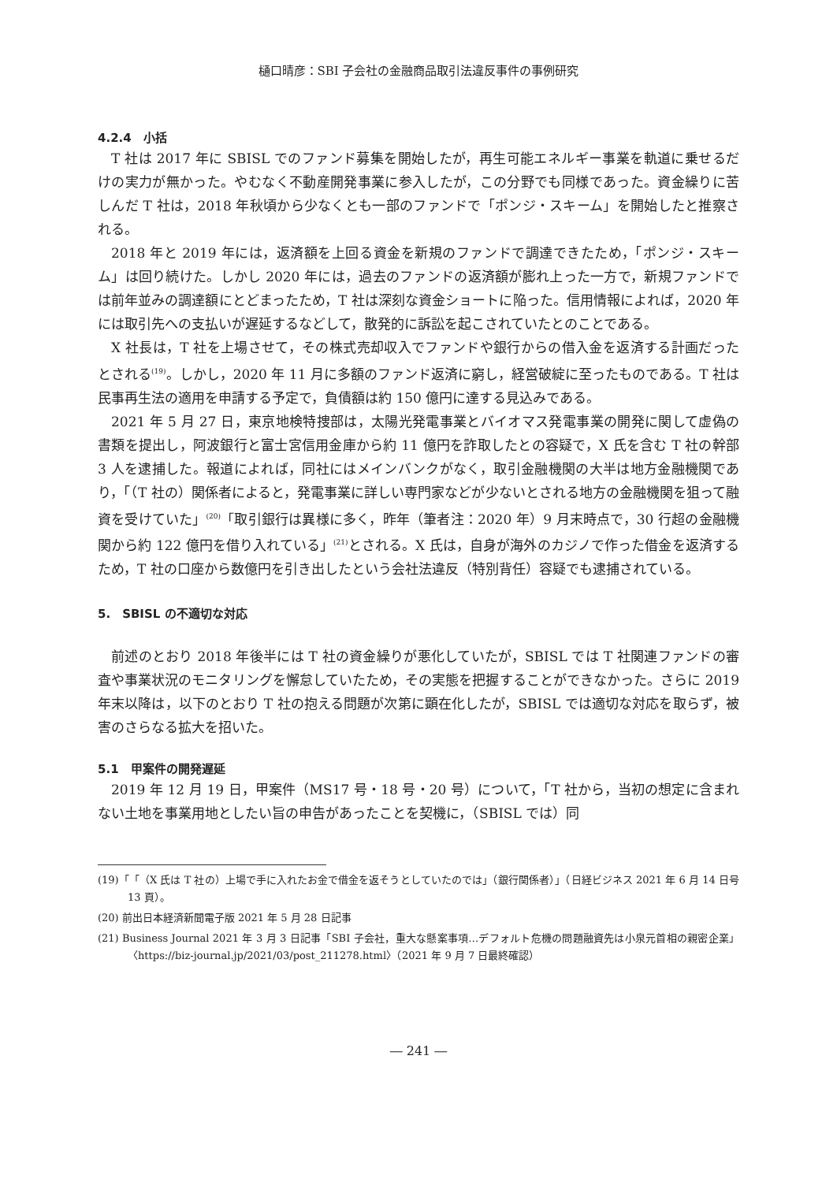樋口晴彦：SBI 子会社の金融商品取引法違反事件の事例研究
4.2.4　小括
T 社は 2017 年に SBISL でのファンド募集を開始したが，再生可能エネルギー事業を軌道に乗せるだけの実力が無かった。やむなく不動産開発事業に参入したが，この分野でも同様であった。資金繰りに苦しんだ T 社は，2018 年秋頃から少なくとも一部のファンドで「ポンジ・スキーム」を開始したと推察される。
2018 年と 2019 年には，返済額を上回る資金を新規のファンドで調達できたため，「ポンジ・スキーム」は回り続けた。しかし 2020 年には，過去のファンドの返済額が膨れ上った一方で，新規ファンドでは前年並みの調達額にとどまったため，T 社は深刻な資金ショートに陥った。信用情報によれば，2020 年には取引先への支払いが遅延するなどして，散発的に訴訟を起こされていたとのことである。
X 社長は，T 社を上場させて，その株式売却収入でファンドや銀行からの借入金を返済する計画だったとされる<sup>(19)</sup>。しかし，2020 年 11 月に多額のファンド返済に窮し，経営破綻に至ったものである。T 社は民事再生法の適用を申請する予定で，負債額は約 150 億円に達する見込みである。
2021 年 5 月 27 日，東京地検特捜部は，太陽光発電事業とバイオマス発電事業の開発に関して虚偽の書類を提出し，阿波銀行と富士宮信用金庫から約 11 億円を詐取したとの容疑で，X 氏を含む T 社の幹部 3 人を逮捕した。報道によれば，同社にはメインバンクがなく，取引金融機関の大半は地方金融機関であり，「（T 社の）関係者によると，発電事業に詳しい専門家などが少ないとされる地方の金融機関を狙って融資を受けていた」<sup>(20)</sup>「取引銀行は異様に多く，昨年（筆者注：2020 年）9 月末時点で，30 行超の金融機関から約 122 億円を借り入れている」<sup>(21)</sup>とされる。X 氏は，自身が海外のカジノで作った借金を返済するため，T 社の口座から数億円を引き出したという会社法違反（特別背任）容疑でも逮捕されている。
5.　SBISL の不適切な対応
前述のとおり 2018 年後半には T 社の資金繰りが悪化していたが，SBISL では T 社関連ファンドの審査や事業状況のモニタリングを懈怠していたため，その実態を把握することができなかった。さらに 2019 年末以降は，以下のとおり T 社の抱える問題が次第に顕在化したが，SBISL では適切な対応を取らず，被害のさらなる拡大を招いた。
5.1　甲案件の開発遅延
2019 年 12 月 19 日，甲案件（MS17 号・18 号・20 号）について，「T 社から，当初の想定に含まれない土地を事業用地としたい旨の申告があったことを契機に，（SBISL では）同
(19)「「（X 氏は T 社の）上場で手に入れたお金で借金を返そうとしていたのでは」（銀行関係者）」（日経ビジネス 2021 年 6 月 14 日号 13 頁）。
(20) 前出日本経済新聞電子版 2021 年 5 月 28 日記事
(21) Business Journal 2021 年 3 月 3 日記事「SBI 子会社，重大な懸案事項…デフォルト危機の問題融資先は小泉元首相の親密企業」〈https://biz-journal.jp/2021/03/post_211278.html〉（2021 年 9 月 7 日最終確認）
― 241 ―